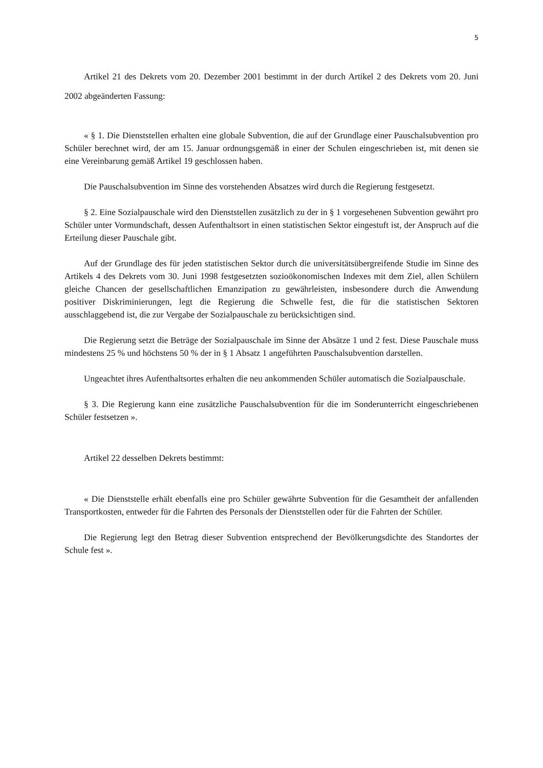5
Artikel 21 des Dekrets vom 20. Dezember 2001 bestimmt in der durch Artikel 2 des Dekrets vom 20. Juni 2002 abgeänderten Fassung:
« § 1. Die Dienststellen erhalten eine globale Subvention, die auf der Grundlage einer Pauschalsubvention pro Schüler berechnet wird, der am 15. Januar ordnungsgemäß in einer der Schulen eingeschrieben ist, mit denen sie eine Vereinbarung gemäß Artikel 19 geschlossen haben.
Die Pauschalsubvention im Sinne des vorstehenden Absatzes wird durch die Regierung festgesetzt.
§ 2. Eine Sozialpauschale wird den Dienststellen zusätzlich zu der in § 1 vorgesehenen Subvention gewährt pro Schüler unter Vormundschaft, dessen Aufenthaltsort in einen statistischen Sektor eingestuft ist, der Anspruch auf die Erteilung dieser Pauschale gibt.
Auf der Grundlage des für jeden statistischen Sektor durch die universitätsübergreifende Studie im Sinne des Artikels 4 des Dekrets vom 30. Juni 1998 festgesetzten sozioökonomischen Indexes mit dem Ziel, allen Schülern gleiche Chancen der gesellschaftlichen Emanzipation zu gewährleisten, insbesondere durch die Anwendung positiver Diskriminierungen, legt die Regierung die Schwelle fest, die für die statistischen Sektoren ausschlaggebend ist, die zur Vergabe der Sozialpauschale zu berücksichtigen sind.
Die Regierung setzt die Beträge der Sozialpauschale im Sinne der Absätze 1 und 2 fest. Diese Pauschale muss mindestens 25 % und höchstens 50 % der in § 1 Absatz 1 angeführten Pauschalsubvention darstellen.
Ungeachtet ihres Aufenthaltsortes erhalten die neu ankommenden Schüler automatisch die Sozialpauschale.
§ 3. Die Regierung kann eine zusätzliche Pauschalsubvention für die im Sonderunterricht eingeschriebenen Schüler festsetzen ».
Artikel 22 desselben Dekrets bestimmt:
« Die Dienststelle erhält ebenfalls eine pro Schüler gewährte Subvention für die Gesamtheit der anfallenden Transportkosten, entweder für die Fahrten des Personals der Dienststellen oder für die Fahrten der Schüler.
Die Regierung legt den Betrag dieser Subvention entsprechend der Bevölkerungsdichte des Standortes der Schule fest ».